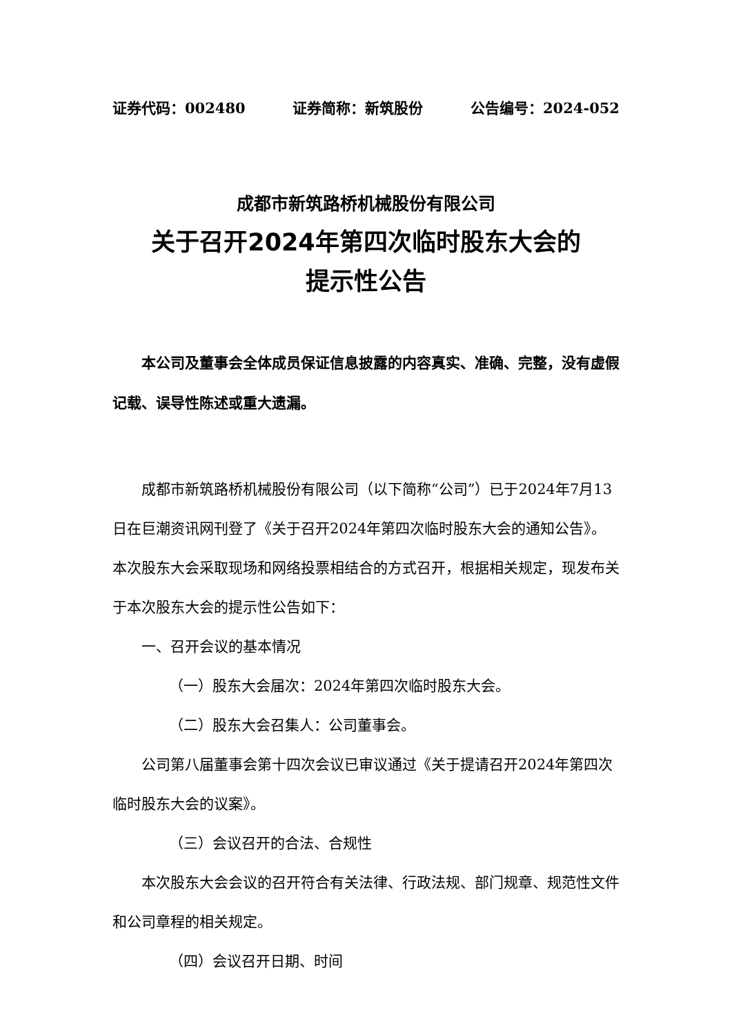证券代码：002480 证券简称：新筑股份 公告编号：2024-052
成都市新筑路桥机械股份有限公司
关于召开2024年第四次临时股东大会的
提示性公告
本公司及董事会全体成员保证信息披露的内容真实、准确、完整，没有虚假记载、误导性陈述或重大遗漏。
成都市新筑路桥机械股份有限公司（以下简称“公司”）已于2024年7月13日在巨潮资讯网刊登了《关于召开2024年第四次临时股东大会的通知公告》。本次股东大会采取现场和网络投票相结合的方式召开，根据相关规定，现发布关于本次股东大会的提示性公告如下：
一、召开会议的基本情况
（一）股东大会届次：2024年第四次临时股东大会。
（二）股东大会召集人：公司董事会。
公司第八届董事会第十四次会议已审议通过《关于提请召开2024年第四次临时股东大会的议案》。
（三）会议召开的合法、合规性
本次股东大会会议的召开符合有关法律、行政法规、部门规章、规范性文件和公司章程的相关规定。
（四）会议召开日期、时间